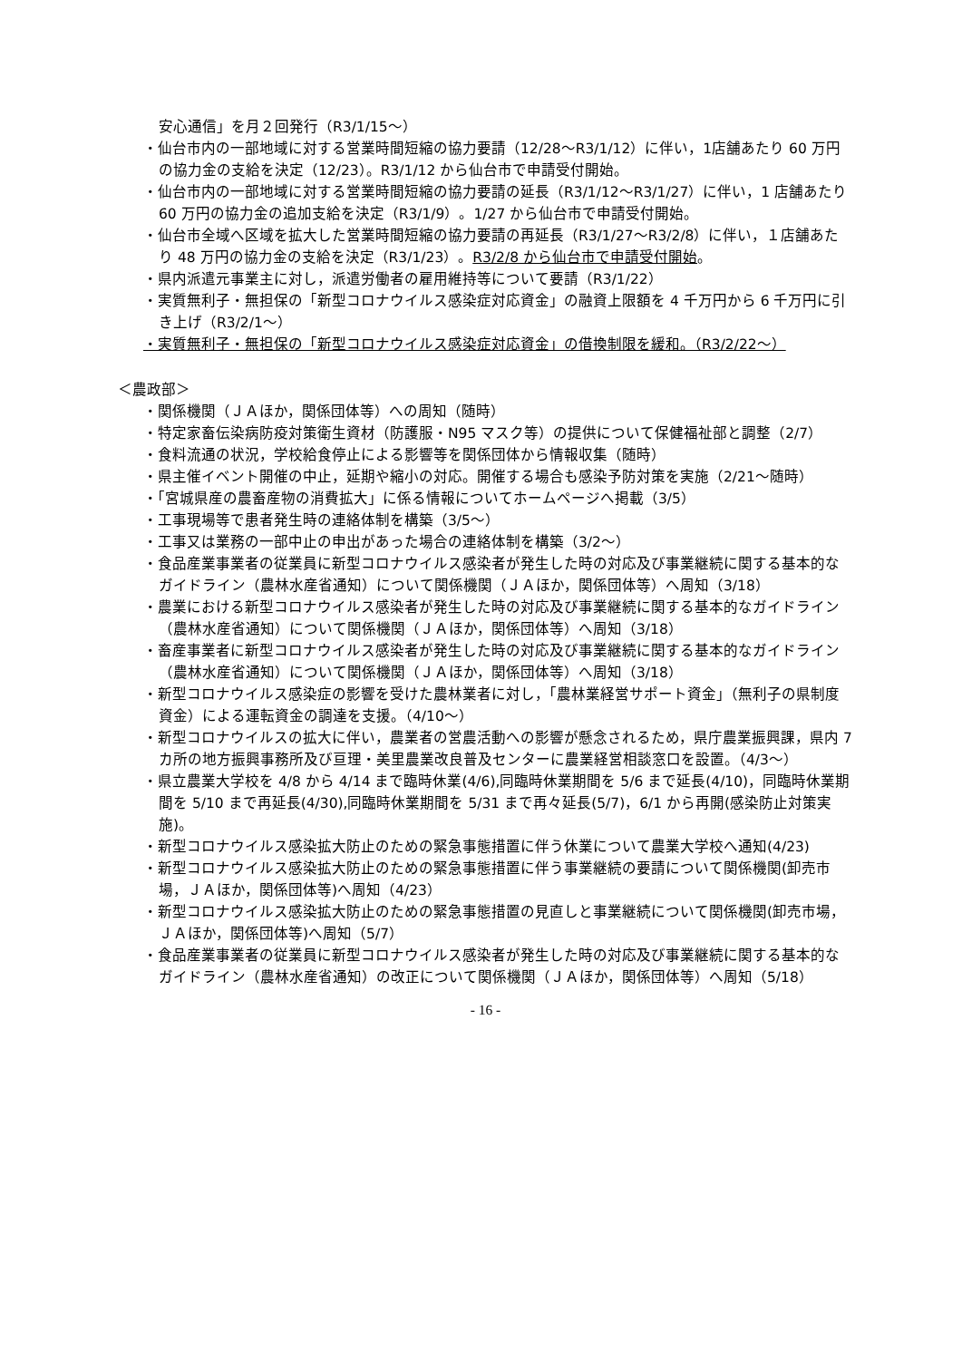安心通信」を月２回発行（R3/1/15～）
・仙台市内の一部地域に対する営業時間短縮の協力要請（12/28～R3/1/12）に伴い，1店舗あたり 60 万円の協力金の支給を決定（12/23）。R3/1/12 から仙台市で申請受付開始。
・仙台市内の一部地域に対する営業時間短縮の協力要請の延長（R3/1/12～R3/1/27）に伴い，1 店舗あたり 60 万円の協力金の追加支給を決定（R3/1/9）。1/27 から仙台市で申請受付開始。
・仙台市全域へ区域を拡大した営業時間短縮の協力要請の再延長（R3/1/27～R3/2/8）に伴い，１店舗あたり 48 万円の協力金の支給を決定（R3/1/23）。R3/2/8 から仙台市で申請受付開始。
・県内派遣元事業主に対し，派遣労働者の雇用維持等について要請（R3/1/22）
・実質無利子・無担保の「新型コロナウイルス感染症対応資金」の融資上限額を 4 千万円から 6 千万円に引き上げ（R3/2/1～）
・実質無利子・無担保の「新型コロナウイルス感染症対応資金」の借換制限を緩和。（R3/2/22～）
＜農政部＞
・関係機関（ＪＡほか，関係団体等）への周知（随時）
・特定家畜伝染病防疫対策衛生資材（防護服・N95 マスク等）の提供について保健福祉部と調整（2/7）
・食料流通の状況，学校給食停止による影響等を関係団体から情報収集（随時）
・県主催イベント開催の中止，延期や縮小の対応。開催する場合も感染予防対策を実施（2/21～随時）
・「宮城県産の農畜産物の消費拡大」に係る情報についてホームページへ掲載（3/5）
・工事現場等で患者発生時の連絡体制を構築（3/5～）
・工事又は業務の一部中止の申出があった場合の連絡体制を構築（3/2～）
・食品産業事業者の従業員に新型コロナウイルス感染者が発生した時の対応及び事業継続に関する基本的なガイドライン（農林水産省通知）について関係機関（ＪＡほか，関係団体等）へ周知（3/18）
・農業における新型コロナウイルス感染者が発生した時の対応及び事業継続に関する基本的なガイドライン（農林水産省通知）について関係機関（ＪＡほか，関係団体等）へ周知（3/18）
・畜産事業者に新型コロナウイルス感染者が発生した時の対応及び事業継続に関する基本的なガイドライン（農林水産省通知）について関係機関（ＪＡほか，関係団体等）へ周知（3/18）
・新型コロナウイルス感染症の影響を受けた農林業者に対し，「農林業経営サポート資金」（無利子の県制度資金）による運転資金の調達を支援。（4/10～）
・新型コロナウイルスの拡大に伴い，農業者の営農活動への影響が懸念されるため，県庁農業振興課，県内 7 カ所の地方振興事務所及び亘理・美里農業改良普及センターに農業経営相談窓口を設置。（4/3～）
・県立農業大学校を 4/8 から 4/14 まで臨時休業(4/6),同臨時休業期間を 5/6 まで延長(4/10)，同臨時休業期間を 5/10 まで再延長(4/30),同臨時休業期間を 5/31 まで再々延長(5/7)，6/1 から再開(感染防止対策実施)。
・新型コロナウイルス感染拡大防止のための緊急事態措置に伴う休業について農業大学校へ通知(4/23)
・新型コロナウイルス感染拡大防止のための緊急事態措置に伴う事業継続の要請について関係機関(卸売市場，ＪＡほか，関係団体等)へ周知（4/23）
・新型コロナウイルス感染拡大防止のための緊急事態措置の見直しと事業継続について関係機関(卸売市場，ＪＡほか，関係団体等)へ周知（5/7）
・食品産業事業者の従業員に新型コロナウイルス感染者が発生した時の対応及び事業継続に関する基本的なガイドライン（農林水産省通知）の改正について関係機関（ＪＡほか，関係団体等）へ周知（5/18）
- 16 -